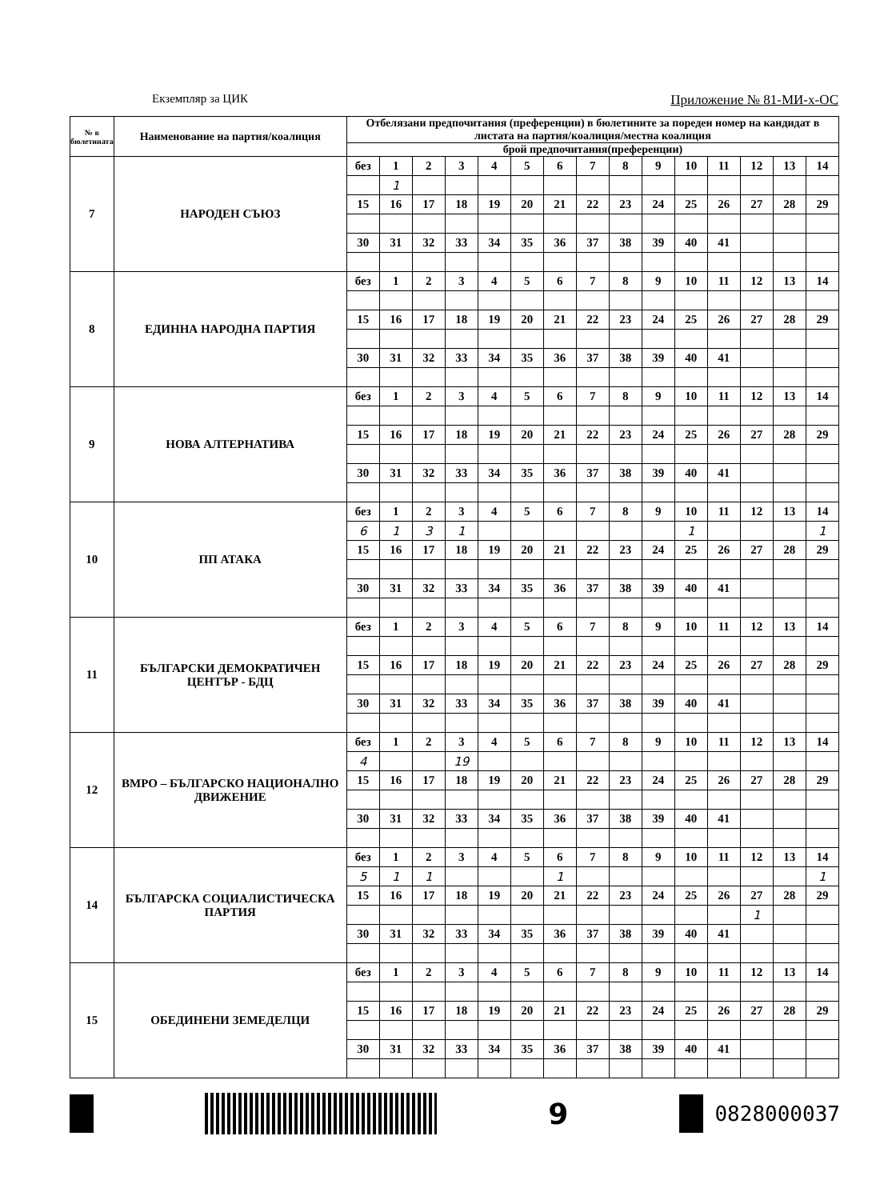Екземпляр за ЦИК Приложение № 81-МИ-х-ОС
| № в бюлетината | Наименование на партия/коалиция | Отбелязани предпочитания (преференции) в бюлетините за пореден номер на кандидат в листата на партия/коалиция/местна коалиция | | | | | | | | | | | | | | |
| --- | --- | --- | --- | --- | --- | --- | --- | --- | --- | --- | --- | --- | --- | --- | --- | --- |
| | | брой предпочитания(преференции) | | | | | | | | | | | | | | |
| 7 | НАРОДЕН СЪЮЗ | без | 1 | 2 | 3 | 4 | 5 | 6 | 7 | 8 | 9 | 10 | 11 | 12 | 13 | 14 |
| | | | 1 | | | | | | | | | | | | | |
| | | 15 | 16 | 17 | 18 | 19 | 20 | 21 | 22 | 23 | 24 | 25 | 26 | 27 | 28 | 29 |
| | | 30 | 31 | 32 | 33 | 34 | 35 | 36 | 37 | 38 | 39 | 40 | 41 | | | |
| 8 | ЕДИННА НАРОДНА ПАРТИЯ | без | 1 | 2 | 3 | 4 | 5 | 6 | 7 | 8 | 9 | 10 | 11 | 12 | 13 | 14 |
| | | 15 | 16 | 17 | 18 | 19 | 20 | 21 | 22 | 23 | 24 | 25 | 26 | 27 | 28 | 29 |
| | | 30 | 31 | 32 | 33 | 34 | 35 | 36 | 37 | 38 | 39 | 40 | 41 | | | |
| 9 | НОВА АЛТЕРНАТИВА | без | 1 | 2 | 3 | 4 | 5 | 6 | 7 | 8 | 9 | 10 | 11 | 12 | 13 | 14 |
| | | 15 | 16 | 17 | 18 | 19 | 20 | 21 | 22 | 23 | 24 | 25 | 26 | 27 | 28 | 29 |
| | | 30 | 31 | 32 | 33 | 34 | 35 | 36 | 37 | 38 | 39 | 40 | 41 | | | |
| 10 | ПП АТАКА | без | 1 | 2 | 3 | 4 | 5 | 6 | 7 | 8 | 9 | 10 | 11 | 12 | 13 | 14 |
| | | 6 | 1 | 3 | 1 | | | | | | | 1 | | | | 1 |
| | | 15 | 16 | 17 | 18 | 19 | 20 | 21 | 22 | 23 | 24 | 25 | 26 | 27 | 28 | 29 |
| | | 30 | 31 | 32 | 33 | 34 | 35 | 36 | 37 | 38 | 39 | 40 | 41 | | | |
| 11 | БЪЛГАРСКИ ДЕМОКРАТИЧЕН ЦЕНТЪР - БДЦ | без | 1 | 2 | 3 | 4 | 5 | 6 | 7 | 8 | 9 | 10 | 11 | 12 | 13 | 14 |
| | | 15 | 16 | 17 | 18 | 19 | 20 | 21 | 22 | 23 | 24 | 25 | 26 | 27 | 28 | 29 |
| | | 30 | 31 | 32 | 33 | 34 | 35 | 36 | 37 | 38 | 39 | 40 | 41 | | | |
| 12 | ВМРО – БЪЛГАРСКО НАЦИОНАЛНО ДВИЖЕНИЕ | без | 1 | 2 | 3 | 4 | 5 | 6 | 7 | 8 | 9 | 10 | 11 | 12 | 13 | 14 |
| | | 4 | | | 19 | | | | | | | | | | | |
| | | 15 | 16 | 17 | 18 | 19 | 20 | 21 | 22 | 23 | 24 | 25 | 26 | 27 | 28 | 29 |
| | | 30 | 31 | 32 | 33 | 34 | 35 | 36 | 37 | 38 | 39 | 40 | 41 | | | |
| 14 | БЪЛГАРСКА СОЦИАЛИСТИЧЕСКА ПАРТИЯ | без | 1 | 2 | 3 | 4 | 5 | 6 | 7 | 8 | 9 | 10 | 11 | 12 | 13 | 14 |
| | | 5 | 1 | 1 | | | | 1 | | | | | | | | 1 |
| | | 15 | 16 | 17 | 18 | 19 | 20 | 21 | 22 | 23 | 24 | 25 | 26 | 27 | 28 | 29 |
| | | | | | | | | | | | | | | 1 | | |
| | | 30 | 31 | 32 | 33 | 34 | 35 | 36 | 37 | 38 | 39 | 40 | 41 | | | |
| 15 | ОБЕДИНЕНИ ЗЕМЕДЕЛЦИ | без | 1 | 2 | 3 | 4 | 5 | 6 | 7 | 8 | 9 | 10 | 11 | 12 | 13 | 14 |
| | | 15 | 16 | 17 | 18 | 19 | 20 | 21 | 22 | 23 | 24 | 25 | 26 | 27 | 28 | 29 |
| | | 30 | 31 | 32 | 33 | 34 | 35 | 36 | 37 | 38 | 39 | 40 | 41 | | | |
9
0828000037